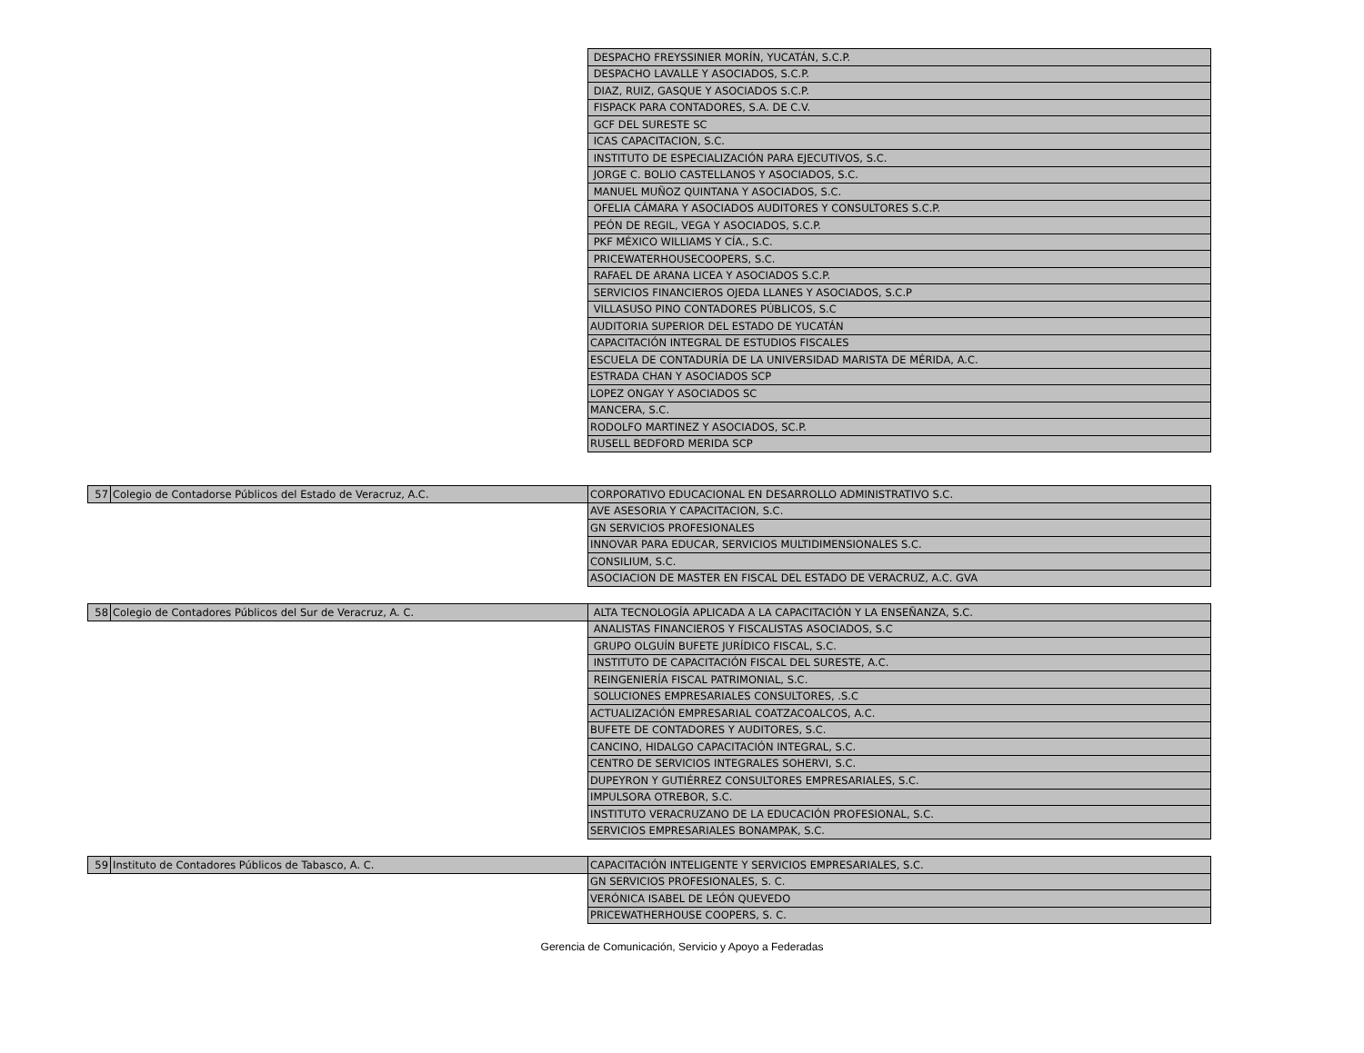| | | DESPACHO FREYSSINIER MORÍN, YUCATÁN, S.C.P. |
| | | DESPACHO LAVALLE Y ASOCIADOS, S.C.P. |
| | | DIAZ, RUIZ, GASQUE Y ASOCIADOS S.C.P. |
| | | FISPACK PARA CONTADORES, S.A. DE C.V. |
| | | GCF DEL SURESTE SC |
| | | ICAS CAPACITACION, S.C. |
| | | INSTITUTO DE ESPECIALIZACIÓN PARA EJECUTIVOS, S.C. |
| | | JORGE C. BOLIO CASTELLANOS Y ASOCIADOS, S.C. |
| | | MANUEL MUÑOZ QUINTANA Y ASOCIADOS, S.C. |
| | | OFELIA CÁMARA Y ASOCIADOS AUDITORES Y CONSULTORES S.C.P. |
| | | PEÓN DE REGIL, VEGA Y ASOCIADOS, S.C.P. |
| | | PKF MÉXICO WILLIAMS Y CÍA., S.C. |
| | | PRICEWATERHOUSECOOPERS, S.C. |
| | | RAFAEL DE ARANA LICEA Y ASOCIADOS S.C.P. |
| | | SERVICIOS FINANCIEROS OJEDA LLANES Y ASOCIADOS, S.C.P |
| | | VILLASUSO PINO CONTADORES PÚBLICOS, S.C |
| | | AUDITORIA SUPERIOR DEL ESTADO DE YUCATÁN |
| | | CAPACITACIÓN INTEGRAL DE ESTUDIOS FISCALES |
| | | ESCUELA DE CONTADURÍA DE LA UNIVERSIDAD MARISTA DE MÉRIDA, A.C. |
| | | ESTRADA CHAN Y ASOCIADOS SCP |
| | | LOPEZ ONGAY Y ASOCIADOS SC |
| | | MANCERA, S.C. |
| | | RODOLFO MARTINEZ Y ASOCIADOS, SC.P. |
| | | RUSELL BEDFORD MERIDA SCP |
| 57 | Colegio de Contadorse Públicos del Estado de Veracruz, A.C. | CORPORATIVO EDUCACIONAL EN DESARROLLO ADMINISTRATIVO S.C. |
| | | AVE ASESORIA Y CAPACITACION, S.C. |
| | | GN SERVICIOS PROFESIONALES |
| | | INNOVAR PARA EDUCAR, SERVICIOS MULTIDIMENSIONALES S.C. |
| | | CONSILIUM, S.C. |
| | | ASOCIACION DE MASTER EN FISCAL DEL ESTADO DE VERACRUZ, A.C. GVA |
| 58 | Colegio de Contadores Públicos del Sur de Veracruz, A. C. | ALTA TECNOLOGÍA APLICADA A LA CAPACITACIÓN Y LA ENSEÑANZA, S.C. |
| | | ANALISTAS FINANCIEROS Y FISCALISTAS ASOCIADOS, S.C |
| | | GRUPO OLGUÍN BUFETE JURÍDICO FISCAL, S.C. |
| | | INSTITUTO DE CAPACITACIÓN FISCAL DEL SURESTE, A.C. |
| | | REINGENIERÍA FISCAL PATRIMONIAL, S.C. |
| | | SOLUCIONES EMPRESARIALES CONSULTORES, .S.C |
| | | ACTUALIZACIÓN EMPRESARIAL COATZACOALCOS, A.C. |
| | | BUFETE DE CONTADORES Y AUDITORES, S.C. |
| | | CANCINO, HIDALGO CAPACITACIÓN INTEGRAL, S.C. |
| | | CENTRO DE SERVICIOS INTEGRALES SOHERVI, S.C. |
| | | DUPEYRON Y GUTIÉRREZ CONSULTORES EMPRESARIALES, S.C. |
| | | IMPULSORA OTREBOR, S.C. |
| | | INSTITUTO VERACRUZANO DE LA EDUCACIÓN PROFESIONAL, S.C. |
| | | SERVICIOS EMPRESARIALES BONAMPAK, S.C. |
| 59 | Instituto de Contadores Públicos de Tabasco, A. C. | CAPACITACIÓN INTELIGENTE Y SERVICIOS EMPRESARIALES, S.C. |
| | | GN SERVICIOS PROFESIONALES, S. C. |
| | | VERÓNICA ISABEL DE LEÓN QUEVEDO |
| | | PRICEWATHERHOUSE COOPERS, S. C. |
Gerencia de Comunicación, Servicio y Apoyo a Federadas